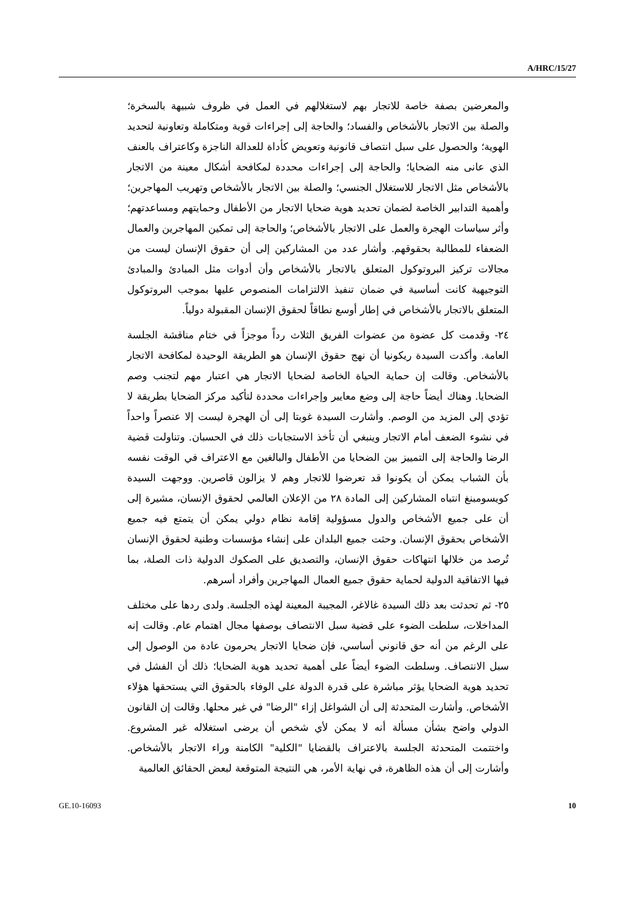A/HRC/15/27
والمعرضين بصفة خاصة للاتجار بهم لاستغلالهم في العمل في ظروف شبيهة بالسخرة؛ والصلة بين الاتجار بالأشخاص والفساد؛ والحاجة إلى إجراءات قوية ومتكاملة وتعاونية لتحديد الهوية؛ والحصول على سبل انتصاف قانونية وتعويض كأداة للعدالة الناجزة وكاعتراف بالعنف الذي عانى منه الضحايا؛ والحاجة إلى إجراءات محددة لمكافحة أشكال معينة من الاتجار بالأشخاص مثل الاتجار للاستغلال الجنسي؛ والصلة بين الاتجار بالأشخاص وتهريب المهاجرين؛ وأهمية التدابير الخاصة لضمان تحديد هوية ضحايا الاتجار من الأطفال وحمايتهم ومساعدتهم؛ وأثر سياسات الهجرة والعمل على الاتجار بالأشخاص؛ والحاجة إلى تمكين المهاجرين والعمال الضعفاء للمطالبة بحقوقهم. وأشار عدد من المشاركين إلى أن حقوق الإنسان ليست من مجالات تركيز البروتوكول المتعلق بالاتجار بالأشخاص وأن أدوات مثل المبادئ والمبادئ التوجيهية كانت أساسية في ضمان تنفيذ الالتزامات المنصوص عليها بموجب البروتوكول المتعلق بالاتجار بالأشخاص في إطار أوسع نطاقاً لحقوق الإنسان المقبولة دولياً.
٢٤- وقدمت كل عضوة من عضوات الفريق الثلاث رداً موجزاً في ختام مناقشة الجلسة العامة. وأكدت السيدة ريكونيا أن نهج حقوق الإنسان هو الطريقة الوحيدة لمكافحة الاتجار بالأشخاص. وقالت إن حماية الحياة الخاصة لضحايا الاتجار هي اعتبار مهم لتجنب وصم الضحايا. وهناك أيضاً حاجة إلى وضع معايير وإجراءات محددة لتأكيد مركز الضحايا بطريقة لا تؤدي إلى المزيد من الوصم. وأشارت السيدة غوبتا إلى أن الهجرة ليست إلا عنصراً واحداً في نشوء الضعف أمام الاتجار وينبغي أن تأخذ الاستجابات ذلك في الحسبان. وتناولت قضية الرضا والحاجة إلى التمييز بين الضحايا من الأطفال والبالغين مع الاعتراف في الوقت نفسه بأن الشباب يمكن أن يكونوا قد تعرضوا للاتجار وهم لا يزالون قاصرين. ووجهت السيدة كويسومبنغ انتباه المشاركين إلى المادة ٢٨ من الإعلان العالمي لحقوق الإنسان، مشيرة إلى أن على جميع الأشخاص والدول مسؤولية إقامة نظام دولي يمكن أن يتمتع فيه جميع الأشخاص بحقوق الإنسان. وحثت جميع البلدان على إنشاء مؤسسات وطنية لحقوق الإنسان تُرصد من خلالها انتهاكات حقوق الإنسان، والتصديق على الصكوك الدولية ذات الصلة، بما فيها الاتفاقية الدولية لحماية حقوق جميع العمال المهاجرين وأفراد أسرهم.
٢٥- ثم تحدثت بعد ذلك السيدة غالاغر، المجيبة المعينة لهذه الجلسة. ولدى ردها على مختلف المداخلات، سلطت الضوء على قضية سبل الانتصاف بوصفها مجال اهتمام عام. وقالت إنه على الرغم من أنه حق قانوني أساسي، فإن ضحايا الاتجار يحرمون عادة من الوصول إلى سبل الانتصاف. وسلطت الضوء أيضاً على أهمية تحديد هوية الضحايا؛ ذلك أن الفشل في تحديد هوية الضحايا يؤثر مباشرة على قدرة الدولة على الوفاء بالحقوق التي يستحقها هؤلاء الأشخاص. وأشارت المتحدثة إلى أن الشواغل إزاء "الرضا" في غير محلها. وقالت إن القانون الدولي واضح بشأن مسألة أنه لا يمكن لأي شخص أن يرضى استغلاله غير المشروع. واختتمت المتحدثة الجلسة بالاعتراف بالقضايا "الكلية" الكامنة وراء الاتجار بالأشخاص. وأشارت إلى أن هذه الظاهرة، في نهاية الأمر، هي النتيجة المتوقعة لبعض الحقائق العالمية
GE.10-16093 10